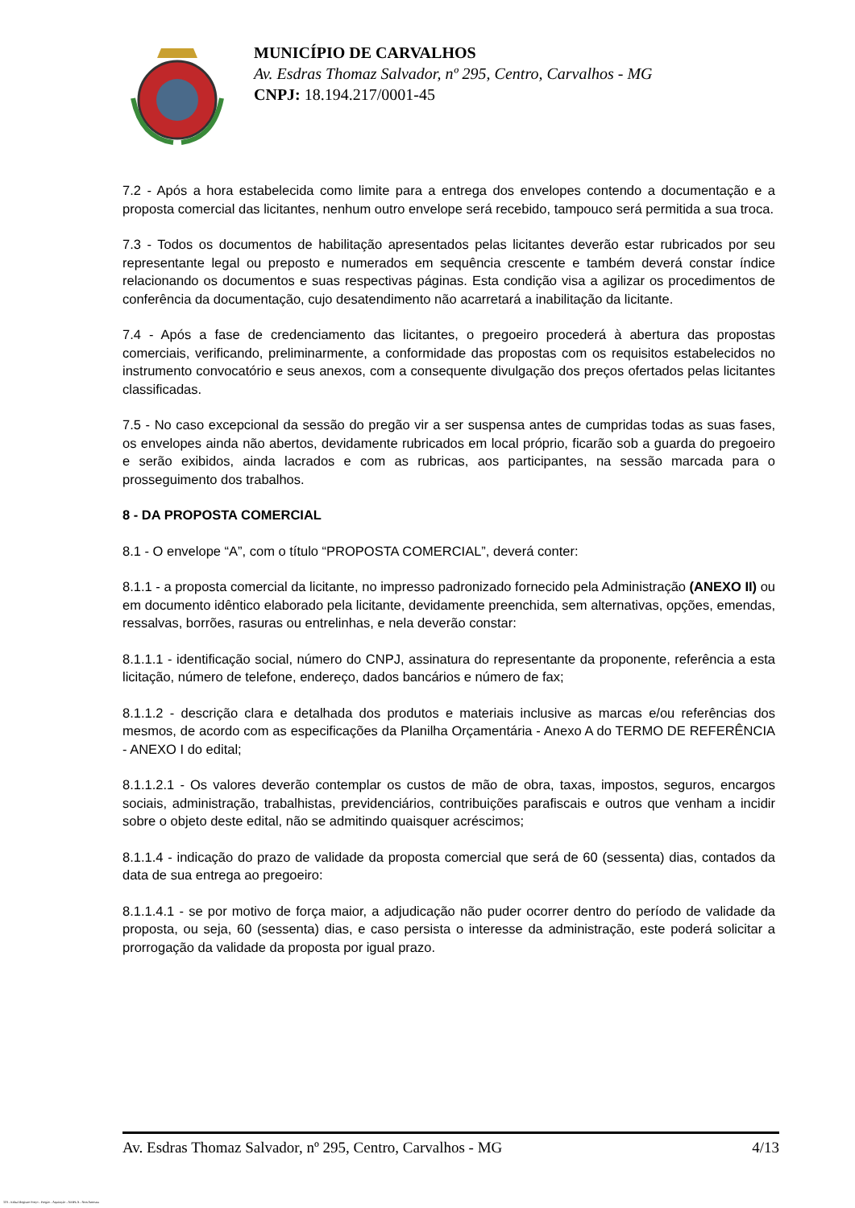MUNICÍPIO DE CARVALHOS
Av. Esdras Thomaz Salvador, nº 295, Centro, Carvalhos - MG
CNPJ: 18.194.217/0001-45
7.2 - Após a hora estabelecida como limite para a entrega dos envelopes contendo a documentação e a proposta comercial das licitantes, nenhum outro envelope será recebido, tampouco será permitida a sua troca.
7.3 - Todos os documentos de habilitação apresentados pelas licitantes deverão estar rubricados por seu representante legal ou preposto e numerados em sequência crescente e também deverá constar índice relacionando os documentos e suas respectivas páginas. Esta condição visa a agilizar os procedimentos de conferência da documentação, cujo desatendimento não acarretará a inabilitação da licitante.
7.4 - Após a fase de credenciamento das licitantes, o pregoeiro procederá à abertura das propostas comerciais, verificando, preliminarmente, a conformidade das propostas com os requisitos estabelecidos no instrumento convocatório e seus anexos, com a consequente divulgação dos preços ofertados pelas licitantes classificadas.
7.5 - No caso excepcional da sessão do pregão vir a ser suspensa antes de cumpridas todas as suas fases, os envelopes ainda não abertos, devidamente rubricados em local próprio, ficarão sob a guarda do pregoeiro e serão exibidos, ainda lacrados e com as rubricas, aos participantes, na sessão marcada para o prosseguimento dos trabalhos.
8 - DA PROPOSTA COMERCIAL
8.1 - O envelope “A”, com o título “PROPOSTA COMERCIAL”, deverá conter:
8.1.1 - a proposta comercial da licitante, no impresso padronizado fornecido pela Administração (ANEXO II) ou em documento idêntico elaborado pela licitante, devidamente preenchida, sem alternativas, opções, emendas, ressalvas, borrões, rasuras ou entrelinhas, e nela deverão constar:
8.1.1.1 - identificação social, número do CNPJ, assinatura do representante da proponente, referência a esta licitação, número de telefone, endereço, dados bancários e número de fax;
8.1.1.2 - descrição clara e detalhada dos produtos e materiais inclusive as marcas e/ou referências dos mesmos, de acordo com as especificações da Planilha Orçamentária - Anexo A do TERMO DE REFERÊNCIA - ANEXO I do edital;
8.1.1.2.1 - Os valores deverão contemplar os custos de mão de obra, taxas, impostos, seguros, encargos sociais, administração, trabalhistas, previdenciários, contribuições parafiscais e outros que venham a incidir sobre o objeto deste edital, não se admitindo quaisquer acréscimos;
8.1.1.4 - indicação do prazo de validade da proposta comercial que será de 60 (sessenta) dias, contados da data de sua entrega ao pregoeiro:
8.1.1.4.1 - se por motivo de força maior, a adjudicação não puder ocorrer dentro do período de validade da proposta, ou seja, 60 (sessenta) dias, e caso persista o interesse da administração, este poderá solicitar a prorrogação da validade da proposta por igual prazo.
Av. Esdras Thomaz Salvador, nº 295, Centro, Carvalhos - MG 4/13
119 - Edital Registro Preço - Pregão - Aquisição - AMPLA - Sem Amostra